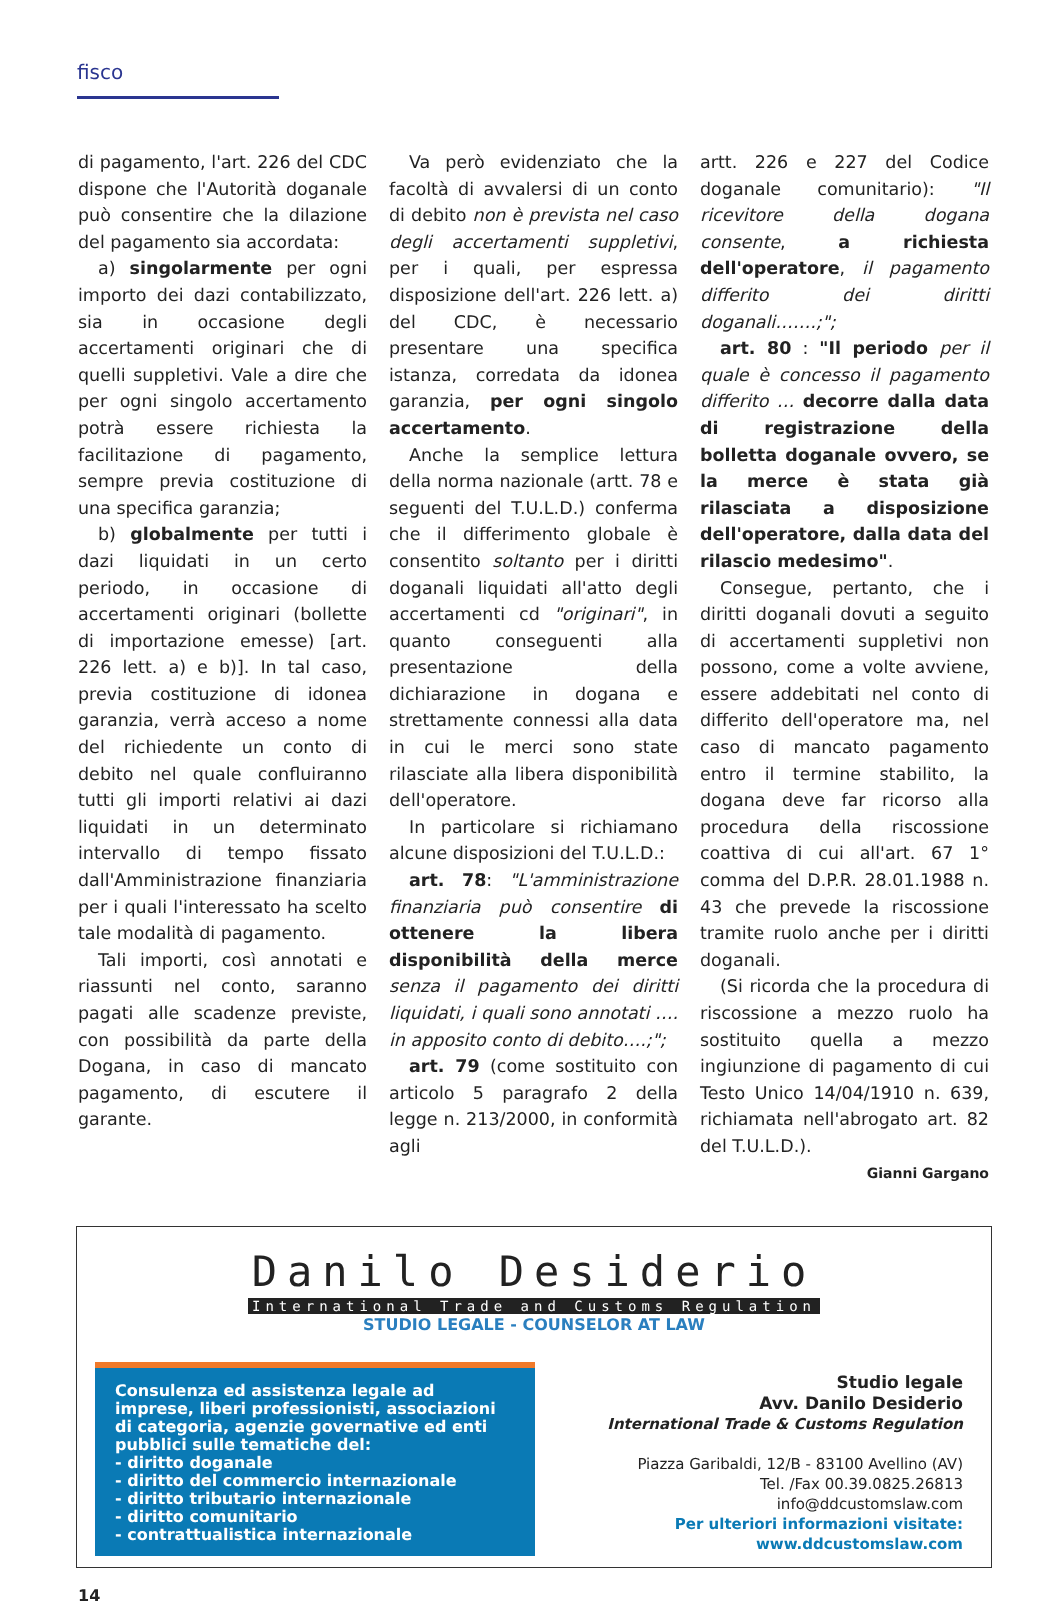fisco
di pagamento, l'art. 226 del CDC dispone che l'Autorità doganale può consentire che la dilazione del pagamento sia accordata:
a) singolarmente per ogni importo dei dazi contabilizzato, sia in occasione degli accertamenti originari che di quelli suppletivi. Vale a dire che per ogni singolo accertamento potrà essere richiesta la facilitazione di pagamento, sempre previa costituzione di una specifica garanzia;
b) globalmente per tutti i dazi liquidati in un certo periodo, in occasione di accertamenti originari (bollette di importazione emesse) [art. 226 lett. a) e b)]. In tal caso, previa costituzione di idonea garanzia, verrà acceso a nome del richiedente un conto di debito nel quale confluiranno tutti gli importi relativi ai dazi liquidati in un determinato intervallo di tempo fissato dall'Amministrazione finanziaria per i quali l'interessato ha scelto tale modalità di pagamento.
Tali importi, così annotati e riassunti nel conto, saranno pagati alle scadenze previste, con possibilità da parte della Dogana, in caso di mancato pagamento, di escutere il garante.
Va però evidenziato che la facoltà di avvalersi di un conto di debito non è prevista nel caso degli accertamenti suppletivi, per i quali, per espressa disposizione dell'art. 226 lett. a) del CDC, è necessario presentare una specifica istanza, corredata da idonea garanzia, per ogni singolo accertamento.
Anche la semplice lettura della norma nazionale (artt. 78 e seguenti del T.U.L.D.) conferma che il differimento globale è consentito soltanto per i diritti doganali liquidati all'atto degli accertamenti cd "originari", in quanto conseguenti alla presentazione della dichiarazione in dogana e strettamente connessi alla data in cui le merci sono state rilasciate alla libera disponibilità dell'operatore.
In particolare si richiamano alcune disposizioni del T.U.L.D.:
art. 78: "L'amministrazione finanziaria può consentire di ottenere la libera disponibilità della merce senza il pagamento dei diritti liquidati, i quali sono annotati …. in apposito conto di debito….;";
art. 79 (come sostituito con articolo 5 paragrafo 2 della legge n. 213/2000, in conformità agli
artt. 226 e 227 del Codice doganale comunitario): "Il ricevitore della dogana consente, a richiesta dell'operatore, il pagamento differito dei diritti doganali…….;";
art. 80 : "Il periodo per il quale è concesso il pagamento differito … decorre dalla data di registrazione della bolletta doganale ovvero, se la merce è stata già rilasciata a disposizione dell'operatore, dalla data del rilascio medesimo".
Consegue, pertanto, che i diritti doganali dovuti a seguito di accertamenti suppletivi non possono, come a volte avviene, essere addebitati nel conto di differito dell'operatore ma, nel caso di mancato pagamento entro il termine stabilito, la dogana deve far ricorso alla procedura della riscossione coattiva di cui all'art. 67 1° comma del D.P.R. 28.01.1988 n. 43 che prevede la riscossione tramite ruolo anche per i diritti doganali.
(Si ricorda che la procedura di riscossione a mezzo ruolo ha sostituito quella a mezzo ingiunzione di pagamento di cui Testo Unico 14/04/1910 n. 639, richiamata nell'abrogato art. 82 del T.U.L.D.).
Gianni Gargano
Danilo Desiderio
International Trade and Customs Regulation
STUDIO LEGALE - COUNSELOR AT LAW
Consulenza ed assistenza legale ad imprese, liberi professionisti, associazioni di categoria, agenzie governative ed enti pubblici sulle tematiche del:
- diritto doganale
- diritto del commercio internazionale
- diritto tributario internazionale
- diritto comunitario
- contrattualistica internazionale
Studio legale
Avv. Danilo Desiderio
International Trade & Customs Regulation
Piazza Garibaldi, 12/B - 83100 Avellino (AV)
Tel. /Fax 00.39.0825.26813
info@ddcustomslaw.com
Per ulteriori informazioni visitate:
www.ddcustomslaw.com
14